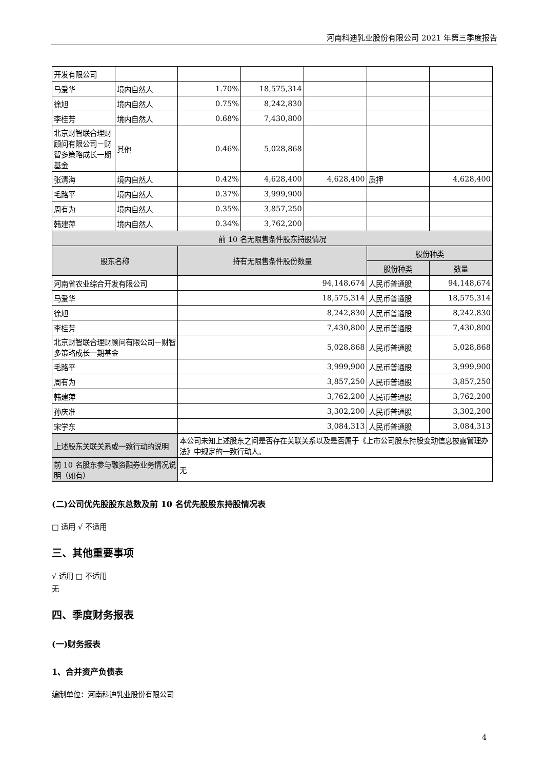河南科迪乳业股份有限公司 2021 年第三季度报告
| 开发有限公司 | | | | | | |
| 马爱华 | 境内自然人 | 1.70% | 18,575,314 | | | |
| 徐旭 | 境内自然人 | 0.75% | 8,242,830 | | | |
| 李桂芳 | 境内自然人 | 0.68% | 7,430,800 | | | |
| 北京财智联合理财顾问有限公司－财智多策略成长一期基金 | 其他 | 0.46% | 5,028,868 | | | |
| 张清海 | 境内自然人 | 0.42% | 4,628,400 | 4,628,400 | 质押 | 4,628,400 |
| 毛路平 | 境内自然人 | 0.37% | 3,999,900 | | | |
| 周有为 | 境内自然人 | 0.35% | 3,857,250 | | | |
| 韩建萍 | 境内自然人 | 0.34% | 3,762,200 | | | |
| 前 10 名无限售条件股东持股情况 | | | | | | |
| 股东名称 | | 持有无限售条件股份数量 | | | 股份种类 | |
| | | | | | 股份种类 | 数量 |
| 河南省农业综合开发有限公司 | | 94,148,674 | | | 人民币普通股 | 94,148,674 |
| 马爱华 | | 18,575,314 | | | 人民币普通股 | 18,575,314 |
| 徐旭 | | 8,242,830 | | | 人民币普通股 | 8,242,830 |
| 李桂芳 | | 7,430,800 | | | 人民币普通股 | 7,430,800 |
| 北京财智联合理财顾问有限公司－财智多策略成长一期基金 | | 5,028,868 | | | 人民币普通股 | 5,028,868 |
| 毛路平 | | 3,999,900 | | | 人民币普通股 | 3,999,900 |
| 周有为 | | 3,857,250 | | | 人民币普通股 | 3,857,250 |
| 韩建萍 | | 3,762,200 | | | 人民币普通股 | 3,762,200 |
| 孙庆准 | | 3,302,200 | | | 人民币普通股 | 3,302,200 |
| 宋学东 | | 3,084,313 | | | 人民币普通股 | 3,084,313 |
| 上述股东关联关系或一致行动的说明 | | 本公司未知上述股东之间是否存在关联关系以及是否属于《上市公司股东持股变动信息披露管理办法》中规定的一致行动人。 | | | | |
| 前 10 名股东参与融资融券业务情况说明（如有） | | 无 | | | | |
(二)公司优先股股东总数及前 10 名优先股股东持股情况表
□ 适用 √ 不适用
三、其他重要事项
√ 适用 □ 不适用
无
四、季度财务报表
(一)财务报表
1、合并资产负债表
编制单位：河南科迪乳业股份有限公司
4